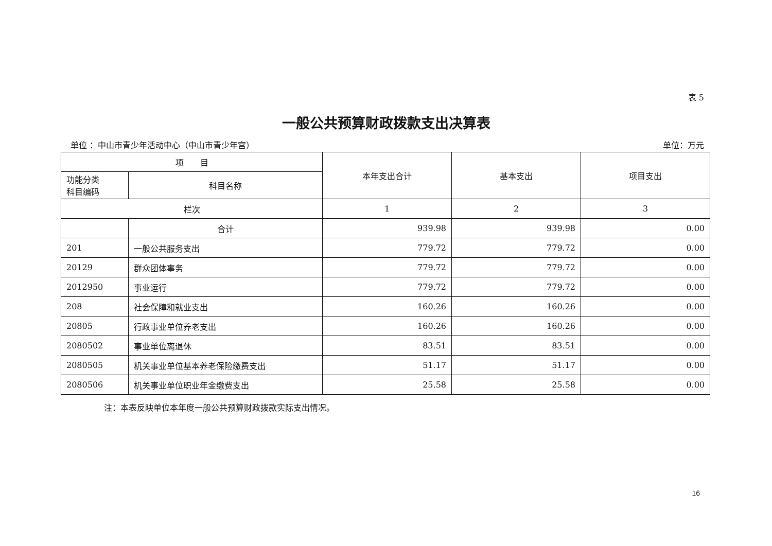表 5
一般公共预算财政拨款支出决算表
单位 ：中山市青少年活动中心（中山市青少年宫） 单位：万元
| 项 目 | | 本年支出合计 | 基本支出 | 项目支出 |
| --- | --- | --- | --- | --- |
| 功能分类 科目编码 | 科目名称 | | | |
| 栏次 | | 1 | 2 | 3 |
| | 合计 | 939.98 | 939.98 | 0.00 |
| 201 | 一般公共服务支出 | 779.72 | 779.72 | 0.00 |
| 20129 | 群众团体事务 | 779.72 | 779.72 | 0.00 |
| 2012950 | 事业运行 | 779.72 | 779.72 | 0.00 |
| 208 | 社会保障和就业支出 | 160.26 | 160.26 | 0.00 |
| 20805 | 行政事业单位养老支出 | 160.26 | 160.26 | 0.00 |
| 2080502 | 事业单位离退休 | 83.51 | 83.51 | 0.00 |
| 2080505 | 机关事业单位基本养老保险缴费支出 | 51.17 | 51.17 | 0.00 |
| 2080506 | 机关事业单位职业年金缴费支出 | 25.58 | 25.58 | 0.00 |
注：本表反映单位本年度一般公共预算财政拨款实际支出情况。
16